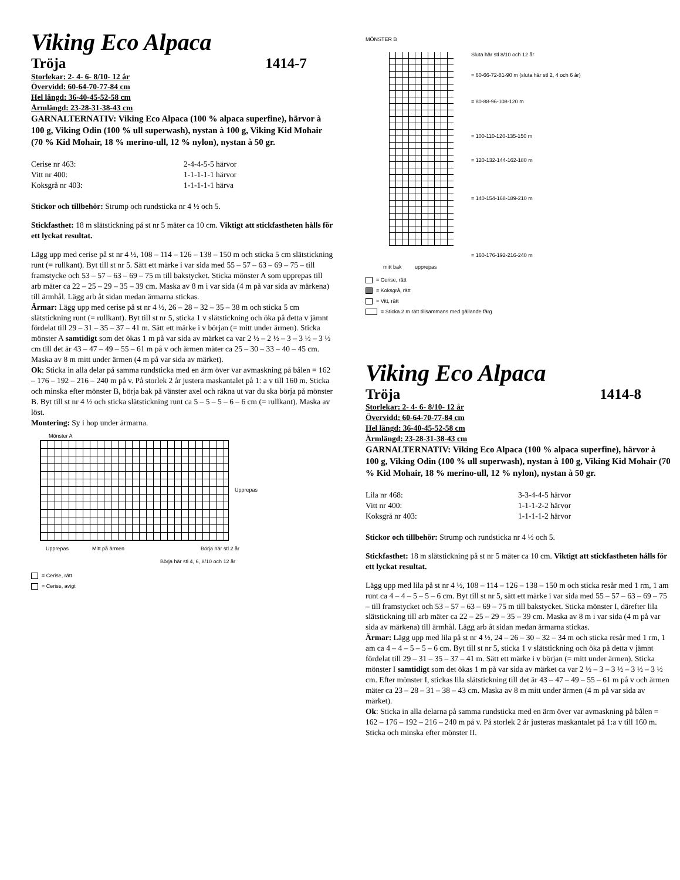Viking Eco Alpaca
Tröja 1414-7
Storlekar: 2- 4- 6- 8/10- 12 år
Övervidd: 60-64-70-77-84 cm
Hel längd: 36-40-45-52-58 cm
Ärmlängd: 23-28-31-38-43 cm
GARNALTERNATIV: Viking Eco Alpaca (100 % alpaca superfine), härvor à 100 g, Viking Odin (100 % ull superwash), nystan à 100 g, Viking Kid Mohair (70 % Kid Mohair, 18 % merino-ull, 12 % nylon), nystan à 50 gr.
Cerise nr 463: 2-4-4-5-5 härvor Vitt nr 400: 1-1-1-1-1 härvor Koksgrå nr 403: 1-1-1-1-1 härva
Stickor och tillbehör: Strump och rundsticka nr 4 ½ och 5.
Stickfasthet: 18 m slätstickning på st nr 5 mäter ca 10 cm. Viktigt att stickfastheten hålls för ett lyckat resultat.
Lägg upp med cerise på st nr 4 ½, 108 – 114 – 126 – 138 – 150 m och sticka 5 cm slätstickning runt (= rullkant). Byt till st nr 5. Sätt ett märke i var sida med 55 – 57 – 63 – 69 – 75 – till framstycke och 53 – 57 – 63 – 69 – 75 m till bakstycket. Sticka mönster A som upprepas till arb mäter ca 22 – 25 – 29 – 35 – 39 cm. Maska av 8 m i var sida (4 m på var sida av märkena) till ärmhål. Lägg arb åt sidan medan ärmarna stickas.
Ärmar: Lägg upp med cerise på st nr 4 ½, 26 – 28 – 32 – 35 – 38 m och sticka 5 cm slätstickning runt (= rullkant). Byt till st nr 5, sticka 1 v slätstickning och öka på detta v jämnt fördelat till 29 – 31 – 35 – 37 – 41 m. Sätt ett märke i v början (= mitt under ärmen). Sticka mönster A samtidigt som det ökas 1 m på var sida av märket ca var 2 ½ – 2 ½ – 3 – 3 ½ – 3 ½ cm till det är 43 – 47 – 49 – 55 – 61 m på v och ärmen mäter ca 25 – 30 – 33 – 40 – 45 cm. Maska av 8 m mitt under ärmen (4 m på var sida av märket).
Ok: Sticka in alla delar på samma rundsticka med en ärm över var avmaskning på bålen = 162 – 176 – 192 – 216 – 240 m på v. På storlek 2 år justera maskantalet på 1: a v till 160 m. Sticka och minska efter mönster B, börja bak på vänster axel och räkna ut var du ska börja på mönster B. Byt till st nr 4 ½ och sticka slätstickning runt ca 5 – 5 – 5 – 6 – 6 cm (= rullkant). Maska av löst.
Montering: Sy i hop under ärmarna.
Mönster A
Upprepas
Upprepas Mitt på ärmen Börja här stl 2 år
Börja här stl 4, 6, 8/10 och 12 år
= Cerise, rätt
= Cerise, avigt
MÖNSTER B
Sluta här stl 8/10 och 12 år
= 60-66-72-81-90 m (sluta här stl 2, 4 och 6 år)
= 80-88-96-108-120 m
= 100-110-120-135-150 m
= 120-132-144-162-180 m
= 140-154-168-189-210 m
= 160-176-192-216-240 m
mitt bak upprepas
= Cerise, rätt
= Koksgrå, rätt
= Vitt, rätt
= Sticka 2 m rätt tillsammans med gällande färg
Viking Eco Alpaca
Tröja 1414-8
Storlekar: 2- 4- 6- 8/10- 12 år
Övervidd: 60-64-70-77-84 cm
Hel längd: 36-40-45-52-58 cm
Ärmlängd: 23-28-31-38-43 cm
GARNALTERNATIV: Viking Eco Alpaca (100 % alpaca superfine), härvor à 100 g, Viking Odin (100 % ull superwash), nystan à 100 g, Viking Kid Mohair (70 % Kid Mohair, 18 % merino-ull, 12 % nylon), nystan à 50 gr.
Lila nr 468: 3-3-4-4-5 härvor Vitt nr 400: 1-1-1-2-2 härvor Koksgrå nr 403: 1-1-1-1-2 härvor
Stickor och tillbehör: Strump och rundsticka nr 4 ½ och 5.
Stickfasthet: 18 m slätstickning på st nr 5 mäter ca 10 cm. Viktigt att stickfastheten hålls för ett lyckat resultat.
Lägg upp med lila på st nr 4 ½, 108 – 114 – 126 – 138 – 150 m och sticka resår med 1 rm, 1 am runt ca 4 – 4 – 5 – 5 – 6 cm. Byt till st nr 5, sätt ett märke i var sida med 55 – 57 – 63 – 69 – 75 – till framstycket och 53 – 57 – 63 – 69 – 75 m till bakstycket. Sticka mönster I, därefter lila slätstickning till arb mäter ca 22 – 25 – 29 – 35 – 39 cm. Maska av 8 m i var sida (4 m på var sida av märkena) till ärmhål. Lägg arb åt sidan medan ärmarna stickas.
Ärmar: Lägg upp med lila på st nr 4 ½, 24 – 26 – 30 – 32 – 34 m och sticka resår med 1 rm, 1 am ca 4 – 4 – 5 – 5 – 6 cm. Byt till st nr 5, sticka 1 v slätstickning och öka på detta v jämnt fördelat till 29 – 31 – 35 – 37 – 41 m. Sätt ett märke i v början (= mitt under ärmen). Sticka mönster I samtidigt som det ökas 1 m på var sida av märket ca var 2 ½ – 3 – 3 ½ – 3 ½ – 3 ½ cm. Efter mönster I, stickas lila slätstickning till det är 43 – 47 – 49 – 55 – 61 m på v och ärmen mäter ca 23 – 28 – 31 – 38 – 43 cm. Maska av 8 m mitt under ärmen (4 m på var sida av märket).
Ok: Sticka in alla delarna på samma rundsticka med en ärm över var avmaskning på bålen = 162 – 176 – 192 – 216 – 240 m på v. På storlek 2 år justeras maskantalet på 1:a v till 160 m. Sticka och minska efter mönster II.